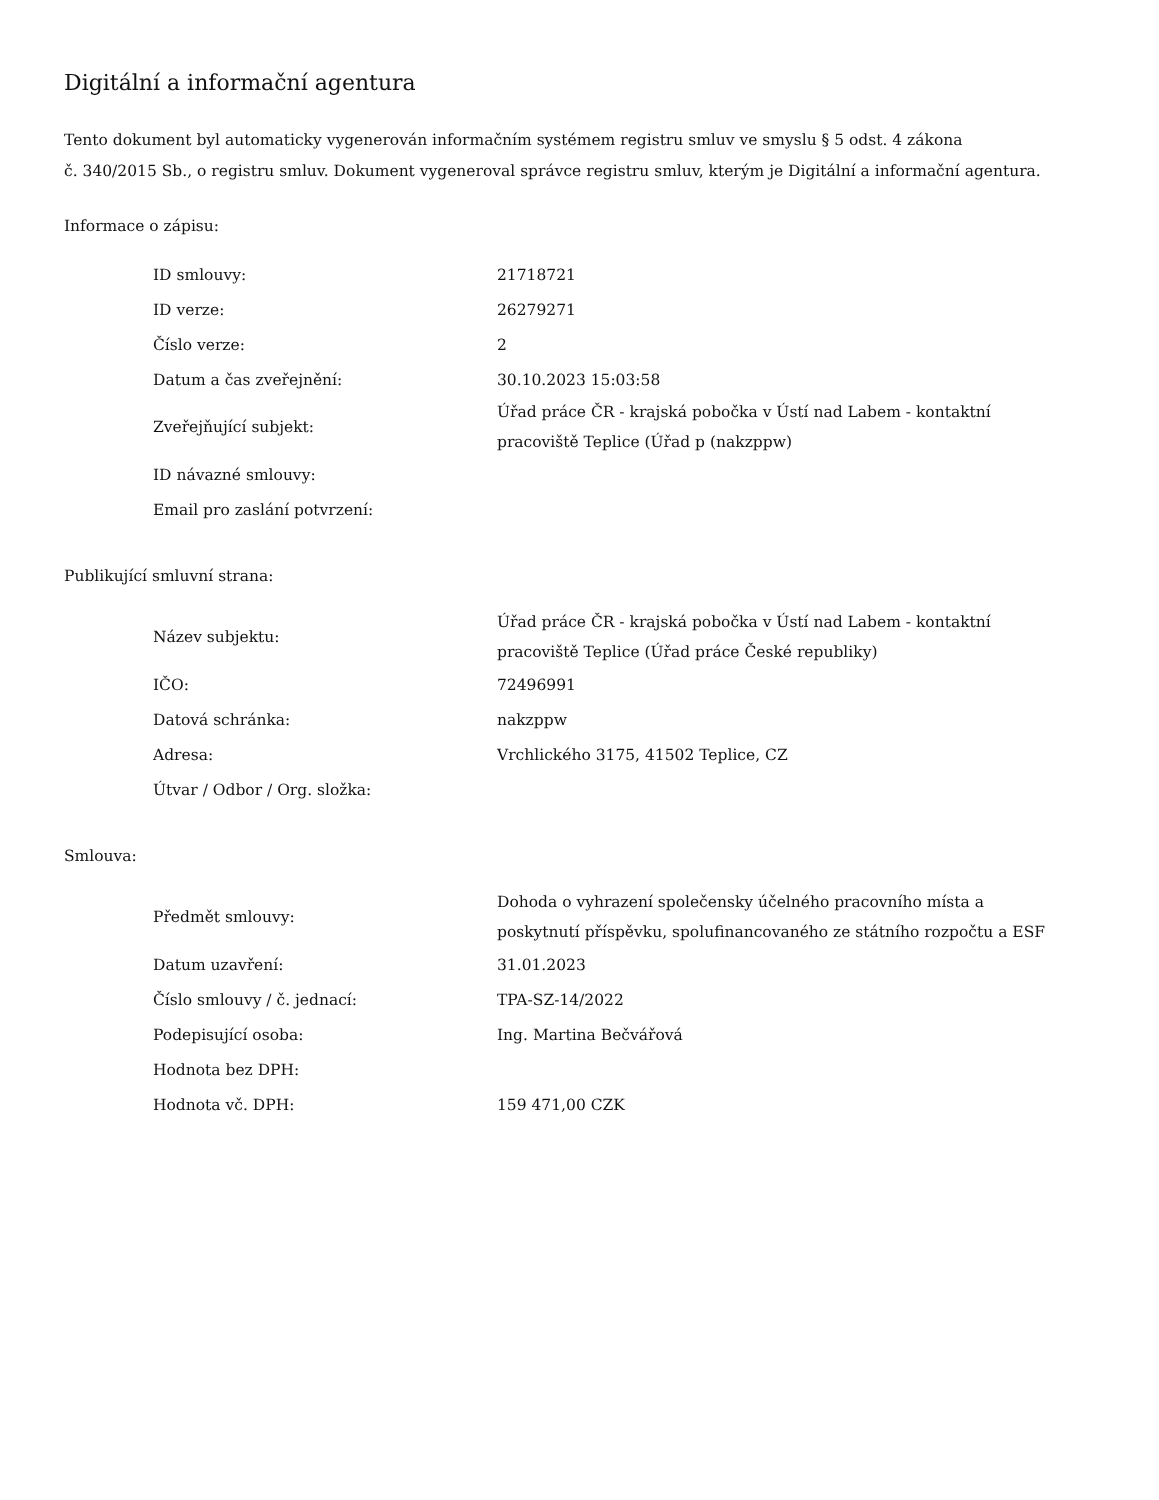Digitální a informační agentura
Tento dokument byl automaticky vygenerován informačním systémem registru smluv ve smyslu § 5 odst. 4 zákona
č. 340/2015 Sb., o registru smluv. Dokument vygeneroval správce registru smluv, kterým je Digitální a informační agentura.
Informace o zápisu:
| ID smlouvy: | 21718721 |
| ID verze: | 26279271 |
| Číslo verze: | 2 |
| Datum a čas zveřejnění: | 30.10.2023 15:03:58 |
| Zveřejňující subjekt: | Úřad práce ČR - krajská pobočka v Ústí nad Labem - kontaktní pracoviště Teplice (Úřad p (nakzppw) |
| ID návazné smlouvy: | |
| Email pro zaslání potvrzení: | |
Publikující smluvní strana:
| Název subjektu: | Úřad práce ČR - krajská pobočka v Ústí nad Labem - kontaktní pracoviště Teplice (Úřad práce České republiky) |
| IČO: | 72496991 |
| Datová schránka: | nakzppw |
| Adresa: | Vrchlického 3175, 41502 Teplice, CZ |
| Útvar / Odbor / Org. složka: | |
Smlouva:
| Předmět smlouvy: | Dohoda o vyhrazení společensky účelného pracovního místa a poskytnutí příspěvku, spolufinancovaného ze státního rozpočtu a ESF |
| Datum uzavření: | 31.01.2023 |
| Číslo smlouvy / č. jednací: | TPA-SZ-14/2022 |
| Podepisující osoba: | Ing. Martina Bečvářová |
| Hodnota bez DPH: | |
| Hodnota vč. DPH: | 159 471,00 CZK |